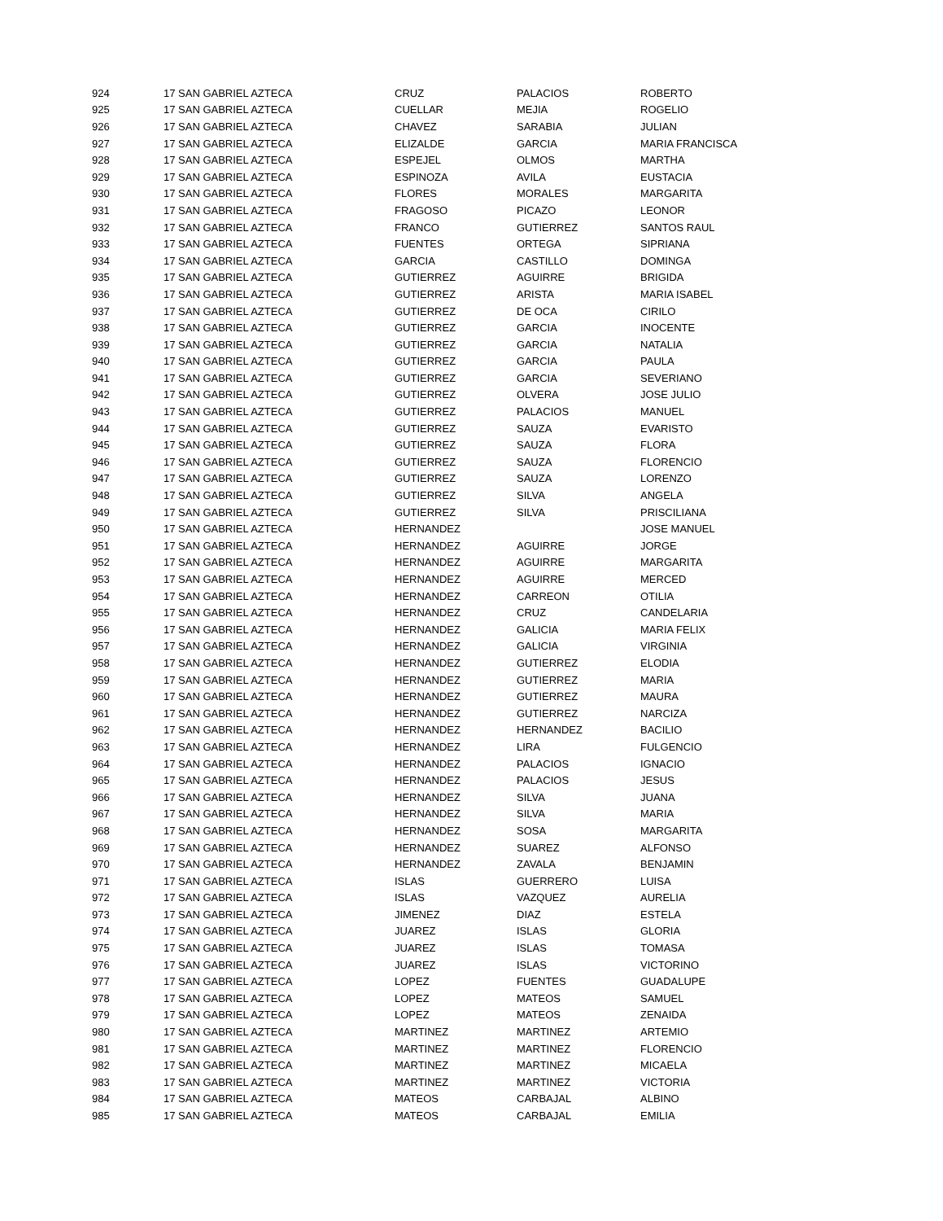| 924 | 17 SAN GABRIEL AZTECA | CRUZ | PALACIOS | ROBERTO |
| 925 | 17 SAN GABRIEL AZTECA | CUELLAR | MEJIA | ROGELIO |
| 926 | 17 SAN GABRIEL AZTECA | CHAVEZ | SARABIA | JULIAN |
| 927 | 17 SAN GABRIEL AZTECA | ELIZALDE | GARCIA | MARIA FRANCISCA |
| 928 | 17 SAN GABRIEL AZTECA | ESPEJEL | OLMOS | MARTHA |
| 929 | 17 SAN GABRIEL AZTECA | ESPINOZA | AVILA | EUSTACIA |
| 930 | 17 SAN GABRIEL AZTECA | FLORES | MORALES | MARGARITA |
| 931 | 17 SAN GABRIEL AZTECA | FRAGOSO | PICAZO | LEONOR |
| 932 | 17 SAN GABRIEL AZTECA | FRANCO | GUTIERREZ | SANTOS RAUL |
| 933 | 17 SAN GABRIEL AZTECA | FUENTES | ORTEGA | SIPRIANA |
| 934 | 17 SAN GABRIEL AZTECA | GARCIA | CASTILLO | DOMINGA |
| 935 | 17 SAN GABRIEL AZTECA | GUTIERREZ | AGUIRRE | BRIGIDA |
| 936 | 17 SAN GABRIEL AZTECA | GUTIERREZ | ARISTA | MARIA ISABEL |
| 937 | 17 SAN GABRIEL AZTECA | GUTIERREZ | DE OCA | CIRILO |
| 938 | 17 SAN GABRIEL AZTECA | GUTIERREZ | GARCIA | INOCENTE |
| 939 | 17 SAN GABRIEL AZTECA | GUTIERREZ | GARCIA | NATALIA |
| 940 | 17 SAN GABRIEL AZTECA | GUTIERREZ | GARCIA | PAULA |
| 941 | 17 SAN GABRIEL AZTECA | GUTIERREZ | GARCIA | SEVERIANO |
| 942 | 17 SAN GABRIEL AZTECA | GUTIERREZ | OLVERA | JOSE JULIO |
| 943 | 17 SAN GABRIEL AZTECA | GUTIERREZ | PALACIOS | MANUEL |
| 944 | 17 SAN GABRIEL AZTECA | GUTIERREZ | SAUZA | EVARISTO |
| 945 | 17 SAN GABRIEL AZTECA | GUTIERREZ | SAUZA | FLORA |
| 946 | 17 SAN GABRIEL AZTECA | GUTIERREZ | SAUZA | FLORENCIO |
| 947 | 17 SAN GABRIEL AZTECA | GUTIERREZ | SAUZA | LORENZO |
| 948 | 17 SAN GABRIEL AZTECA | GUTIERREZ | SILVA | ANGELA |
| 949 | 17 SAN GABRIEL AZTECA | GUTIERREZ | SILVA | PRISCILIANA |
| 950 | 17 SAN GABRIEL AZTECA | HERNANDEZ | | JOSE MANUEL |
| 951 | 17 SAN GABRIEL AZTECA | HERNANDEZ | AGUIRRE | JORGE |
| 952 | 17 SAN GABRIEL AZTECA | HERNANDEZ | AGUIRRE | MARGARITA |
| 953 | 17 SAN GABRIEL AZTECA | HERNANDEZ | AGUIRRE | MERCED |
| 954 | 17 SAN GABRIEL AZTECA | HERNANDEZ | CARREON | OTILIA |
| 955 | 17 SAN GABRIEL AZTECA | HERNANDEZ | CRUZ | CANDELARIA |
| 956 | 17 SAN GABRIEL AZTECA | HERNANDEZ | GALICIA | MARIA FELIX |
| 957 | 17 SAN GABRIEL AZTECA | HERNANDEZ | GALICIA | VIRGINIA |
| 958 | 17 SAN GABRIEL AZTECA | HERNANDEZ | GUTIERREZ | ELODIA |
| 959 | 17 SAN GABRIEL AZTECA | HERNANDEZ | GUTIERREZ | MARIA |
| 960 | 17 SAN GABRIEL AZTECA | HERNANDEZ | GUTIERREZ | MAURA |
| 961 | 17 SAN GABRIEL AZTECA | HERNANDEZ | GUTIERREZ | NARCIZA |
| 962 | 17 SAN GABRIEL AZTECA | HERNANDEZ | HERNANDEZ | BACILIO |
| 963 | 17 SAN GABRIEL AZTECA | HERNANDEZ | LIRA | FULGENCIO |
| 964 | 17 SAN GABRIEL AZTECA | HERNANDEZ | PALACIOS | IGNACIO |
| 965 | 17 SAN GABRIEL AZTECA | HERNANDEZ | PALACIOS | JESUS |
| 966 | 17 SAN GABRIEL AZTECA | HERNANDEZ | SILVA | JUANA |
| 967 | 17 SAN GABRIEL AZTECA | HERNANDEZ | SILVA | MARIA |
| 968 | 17 SAN GABRIEL AZTECA | HERNANDEZ | SOSA | MARGARITA |
| 969 | 17 SAN GABRIEL AZTECA | HERNANDEZ | SUAREZ | ALFONSO |
| 970 | 17 SAN GABRIEL AZTECA | HERNANDEZ | ZAVALA | BENJAMIN |
| 971 | 17 SAN GABRIEL AZTECA | ISLAS | GUERRERO | LUISA |
| 972 | 17 SAN GABRIEL AZTECA | ISLAS | VAZQUEZ | AURELIA |
| 973 | 17 SAN GABRIEL AZTECA | JIMENEZ | DIAZ | ESTELA |
| 974 | 17 SAN GABRIEL AZTECA | JUAREZ | ISLAS | GLORIA |
| 975 | 17 SAN GABRIEL AZTECA | JUAREZ | ISLAS | TOMASA |
| 976 | 17 SAN GABRIEL AZTECA | JUAREZ | ISLAS | VICTORINO |
| 977 | 17 SAN GABRIEL AZTECA | LOPEZ | FUENTES | GUADALUPE |
| 978 | 17 SAN GABRIEL AZTECA | LOPEZ | MATEOS | SAMUEL |
| 979 | 17 SAN GABRIEL AZTECA | LOPEZ | MATEOS | ZENAIDA |
| 980 | 17 SAN GABRIEL AZTECA | MARTINEZ | MARTINEZ | ARTEMIO |
| 981 | 17 SAN GABRIEL AZTECA | MARTINEZ | MARTINEZ | FLORENCIO |
| 982 | 17 SAN GABRIEL AZTECA | MARTINEZ | MARTINEZ | MICAELA |
| 983 | 17 SAN GABRIEL AZTECA | MARTINEZ | MARTINEZ | VICTORIA |
| 984 | 17 SAN GABRIEL AZTECA | MATEOS | CARBAJAL | ALBINO |
| 985 | 17 SAN GABRIEL AZTECA | MATEOS | CARBAJAL | EMILIA |